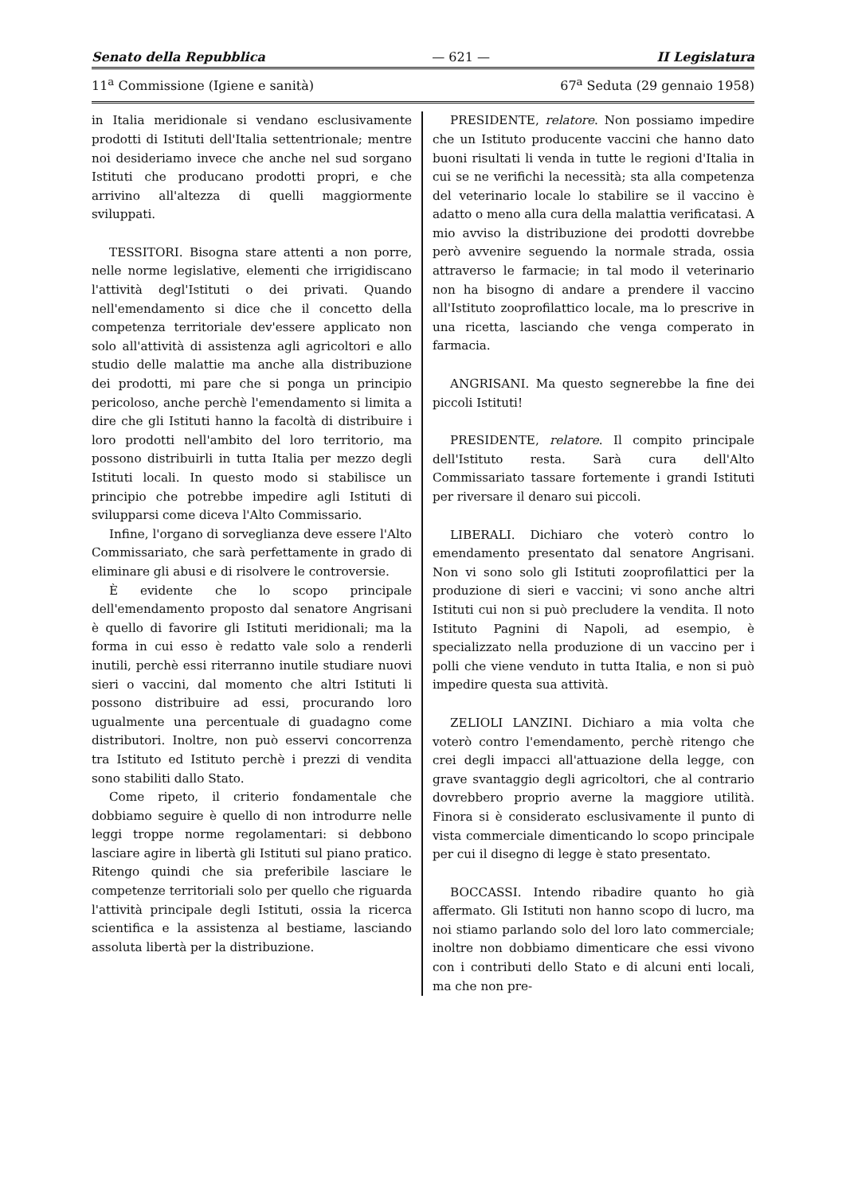Senato della Repubblica — 621 — II Legislatura
11<sup>a</sup> Commissione (Igiene e sanità) 67<sup>a</sup> Seduta (29 gennaio 1958)
in Italia meridionale si vendano esclusivamente prodotti di Istituti dell'Italia settentrionale; mentre noi desideriamo invece che anche nel sud sorgano Istituti che producano prodotti propri, e che arrivino all'altezza di quelli maggiormente sviluppati.
TESSITORI. Bisogna stare attenti a non porre, nelle norme legislative, elementi che irrigidiscano l'attività degl'Istituti o dei privati. Quando nell'emendamento si dice che il concetto della competenza territoriale dev'essere applicato non solo all'attività di assistenza agli agricoltori e allo studio delle malattie ma anche alla distribuzione dei prodotti, mi pare che si ponga un principio pericoloso, anche perchè l'emendamento si limita a dire che gli Istituti hanno la facoltà di distribuire i loro prodotti nell'ambito del loro territorio, ma possono distribuirli in tutta Italia per mezzo degli Istituti locali. In questo modo si stabilisce un principio che potrebbe impedire agli Istituti di svilupparsi come diceva l'Alto Commissario.
Infine, l'organo di sorveglianza deve essere l'Alto Commissariato, che sarà perfettamente in grado di eliminare gli abusi e di risolvere le controversie.
È evidente che lo scopo principale dell'emendamento proposto dal senatore Angrisani è quello di favorire gli Istituti meridionali; ma la forma in cui esso è redatto vale solo a renderli inutili, perchè essi riterranno inutile studiare nuovi sieri o vaccini, dal momento che altri Istituti li possono distribuire ad essi, procurando loro ugualmente una percentuale di guadagno come distributori. Inoltre, non può esservi concorrenza tra Istituto ed Istituto perchè i prezzi di vendita sono stabiliti dallo Stato.
Come ripeto, il criterio fondamentale che dobbiamo seguire è quello di non introdurre nelle leggi troppe norme regolamentari: si debbono lasciare agire in libertà gli Istituti sul piano pratico. Ritengo quindi che sia preferibile lasciare le competenze territoriali solo per quello che riguarda l'attività principale degli Istituti, ossia la ricerca scientifica e la assistenza al bestiame, lasciando assoluta libertà per la distribuzione.
PRESIDENTE, relatore. Non possiamo impedire che un Istituto producente vaccini che hanno dato buoni risultati li venda in tutte le regioni d'Italia in cui se ne verifichi la necessità; sta alla competenza del veterinario locale lo stabilire se il vaccino è adatto o meno alla cura della malattia verificatasi. A mio avviso la distribuzione dei prodotti dovrebbe però avvenire seguendo la normale strada, ossia attraverso le farmacie; in tal modo il veterinario non ha bisogno di andare a prendere il vaccino all'Istituto zooprofilattico locale, ma lo prescrive in una ricetta, lasciando che venga comperato in farmacia.
ANGRISANI. Ma questo segnerebbe la fine dei piccoli Istituti!
PRESIDENTE, relatore. Il compito principale dell'Istituto resta. Sarà cura dell'Alto Commissariato tassare fortemente i grandi Istituti per riversare il denaro sui piccoli.
LIBERALI. Dichiaro che voterò contro lo emendamento presentato dal senatore Angrisani. Non vi sono solo gli Istituti zooprofilattici per la produzione di sieri e vaccini; vi sono anche altri Istituti cui non si può precludere la vendita. Il noto Istituto Pagnini di Napoli, ad esempio, è specializzato nella produzione di un vaccino per i polli che viene venduto in tutta Italia, e non si può impedire questa sua attività.
ZELIOLI LANZINI. Dichiaro a mia volta che voterò contro l'emendamento, perchè ritengo che crei degli impacci all'attuazione della legge, con grave svantaggio degli agricoltori, che al contrario dovrebbero proprio averne la maggiore utilità. Finora si è considerato esclusivamente il punto di vista commerciale dimenticando lo scopo principale per cui il disegno di legge è stato presentato.
BOCCASSI. Intendo ribadire quanto ho già affermato. Gli Istituti non hanno scopo di lucro, ma noi stiamo parlando solo del loro lato commerciale; inoltre non dobbiamo dimenticare che essi vivono con i contributi dello Stato e di alcuni enti locali, ma che non pre-